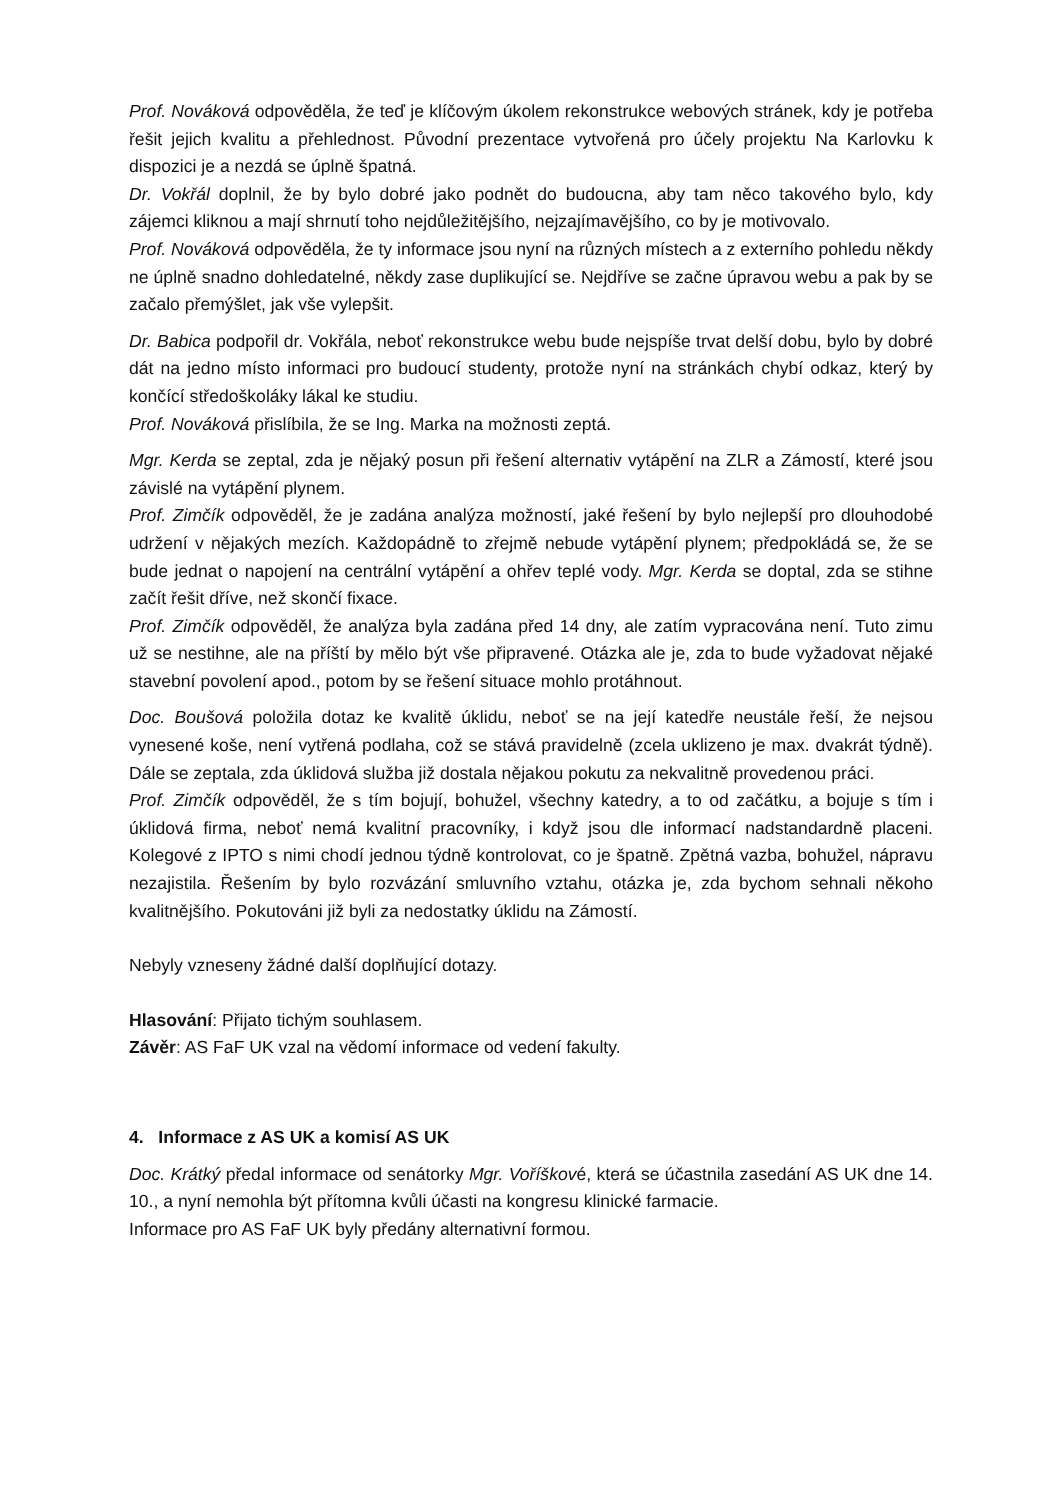Prof. Nováková odpověděla, že teď je klíčovým úkolem rekonstrukce webových stránek, kdy je potřeba řešit jejich kvalitu a přehlednost. Původní prezentace vytvořená pro účely projektu Na Karlovku k dispozici je a nezdá se úplně špatná.
Dr. Vokřál doplnil, že by bylo dobré jako podnět do budoucna, aby tam něco takového bylo, kdy zájemci kliknou a mají shrnutí toho nejdůležitějšího, nejzajímavějšího, co by je motivovalo.
Prof. Nováková odpověděla, že ty informace jsou nyní na různých místech a z externího pohledu někdy ne úplně snadno dohledatelné, někdy zase duplikující se. Nejdříve se začne úpravou webu a pak by se začalo přemýšlet, jak vše vylepšit.
Dr. Babica podpořil dr. Vokřála, neboť rekonstrukce webu bude nejspíše trvat delší dobu, bylo by dobré dát na jedno místo informaci pro budoucí studenty, protože nyní na stránkách chybí odkaz, který by končící středoškoláky lákal ke studiu.
Prof. Nováková přislíbila, že se Ing. Marka na možnosti zeptá.
Mgr. Kerda se zeptal, zda je nějaký posun při řešení alternativ vytápění na ZLR a Zámostí, které jsou závislé na vytápění plynem.
Prof. Zimčík odpověděl, že je zadána analýza možností, jaké řešení by bylo nejlepší pro dlouhodobé udržení v nějakých mezích. Každopádně to zřejmě nebude vytápění plynem; předpokládá se, že se bude jednat o napojení na centrální vytápění a ohřev teplé vody. Mgr. Kerda se doptal, zda se stihne začít řešit dříve, než skončí fixace.
Prof. Zimčík odpověděl, že analýza byla zadána před 14 dny, ale zatím vypracována není. Tuto zimu už se nestihne, ale na příští by mělo být vše připravené. Otázka ale je, zda to bude vyžadovat nějaké stavební povolení apod., potom by se řešení situace mohlo protáhnout.
Doc. Boušová položila dotaz ke kvalitě úklidu, neboť se na její katedře neustále řeší, že nejsou vynesené koše, není vytřená podlaha, což se stává pravidelně (zcela uklizeno je max. dvakrát týdně). Dále se zeptala, zda úklidová služba již dostala nějakou pokutu za nekvalitně provedenou práci.
Prof. Zimčík odpověděl, že s tím bojují, bohužel, všechny katedry, a to od začátku, a bojuje s tím i úklidová firma, neboť nemá kvalitní pracovníky, i když jsou dle informací nadstandardně placeni. Kolegové z IPTO s nimi chodí jednou týdně kontrolovat, co je špatně. Zpětná vazba, bohužel, nápravu nezajistila. Řešením by bylo rozvázání smluvního vztahu, otázka je, zda bychom sehnali někoho kvalitnějšího. Pokutováni již byli za nedostatky úklidu na Zámostí.
Nebyly vzneseny žádné další doplňující dotazy.
Hlasování: Přijato tichým souhlasem.
Závěr: AS FaF UK vzal na vědomí informace od vedení fakulty.
4. Informace z AS UK a komisí AS UK
Doc. Krátký předal informace od senátorky Mgr. Voříškové, která se účastnila zasedání AS UK dne 14. 10., a nyní nemohla být přítomna kvůli účasti na kongresu klinické farmacie.
Informace pro AS FaF UK byly předány alternativní formou.